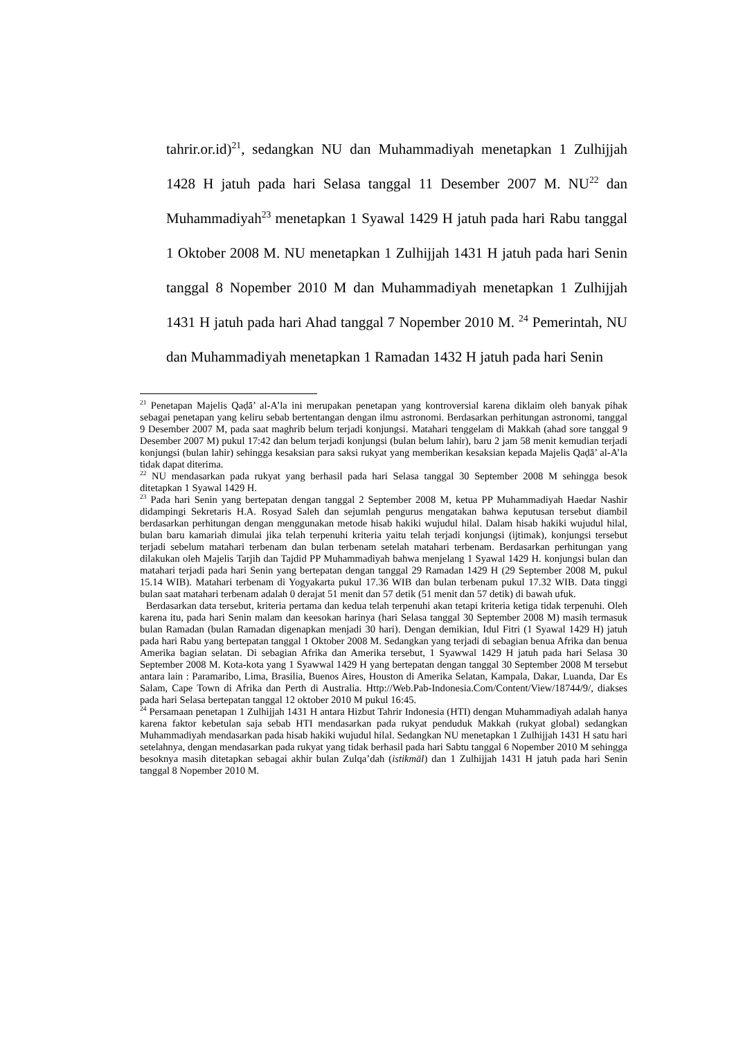tahrir.or.id)<sup>21</sup>, sedangkan NU dan Muhammadiyah menetapkan 1 Zulhijjah 1428 H jatuh pada hari Selasa tanggal 11 Desember 2007 M. NU<sup>22</sup> dan Muhammadiyah<sup>23</sup> menetapkan 1 Syawal 1429 H jatuh pada hari Rabu tanggal 1 Oktober 2008 M. NU menetapkan 1 Zulhijjah 1431 H jatuh pada hari Senin tanggal 8 Nopember 2010 M dan Muhammadiyah menetapkan 1 Zulhijjah 1431 H jatuh pada hari Ahad tanggal 7 Nopember 2010 M. <sup>24</sup> Pemerintah, NU dan Muhammadiyah menetapkan 1 Ramadan 1432 H jatuh pada hari Senin
<sup>21</sup> Penetapan Majelis Qaḍā’ al-A’la ini merupakan penetapan yang kontroversial karena diklaim oleh banyak pihak sebagai penetapan yang keliru sebab bertentangan dengan ilmu astronomi. Berdasarkan perhitungan astronomi, tanggal 9 Desember 2007 M, pada saat maghrib belum terjadi konjungsi. Matahari tenggelam di Makkah (ahad sore tanggal 9 Desember 2007 M) pukul 17:42 dan belum terjadi konjungsi (bulan belum lahir), baru 2 jam 58 menit kemudian terjadi konjungsi (bulan lahir) sehingga kesaksian para saksi rukyat yang memberikan kesaksian kepada Majelis Qaḍā’ al-A’la tidak dapat diterima.
<sup>22</sup> NU mendasarkan pada rukyat yang berhasil pada hari Selasa tanggal 30 September 2008 M sehingga besok ditetapkan 1 Syawal 1429 H.
<sup>23</sup> Pada hari Senin yang bertepatan dengan tanggal 2 September 2008 M, ketua PP Muhammadiyah Haedar Nashir didampingi Sekretaris H.A. Rosyad Saleh dan sejumlah pengurus mengatakan bahwa keputusan tersebut diambil berdasarkan perhitungan dengan menggunakan metode hisab hakiki wujudul hilal. Dalam hisab hakiki wujudul hilal, bulan baru kamariah dimulai jika telah terpenuhi kriteria yaitu telah terjadi konjungsi (ijtimak), konjungsi tersebut terjadi sebelum matahari terbenam dan bulan terbenam setelah matahari terbenam. Berdasarkan perhitungan yang dilakukan oleh Majelis Tarjih dan Tajdid PP Muhammadiyah bahwa menjelang 1 Syawal 1429 H. konjungsi bulan dan matahari terjadi pada hari Senin yang bertepatan dengan tanggal 29 Ramadan 1429 H (29 September 2008 M, pukul 15.14 WIB). Matahari terbenam di Yogyakarta pukul 17.36 WIB dan bulan terbenam pukul 17.32 WIB. Data tinggi bulan saat matahari terbenam adalah 0 derajat 51 menit dan 57 detik (51 menit dan 57 detik) di bawah ufuk.
Berdasarkan data tersebut, kriteria pertama dan kedua telah terpenuhi akan tetapi kriteria ketiga tidak terpenuhi. Oleh karena itu, pada hari Senin malam dan keesokan harinya (hari Selasa tanggal 30 September 2008 M) masih termasuk bulan Ramadan (bulan Ramadan digenapkan menjadi 30 hari). Dengan demikian, Idul Fitri (1 Syawal 1429 H) jatuh pada hari Rabu yang bertepatan tanggal 1 Oktober 2008 M. Sedangkan yang terjadi di sebagian benua Afrika dan benua Amerika bagian selatan. Di sebagian Afrika dan Amerika tersebut, 1 Syawwal 1429 H jatuh pada hari Selasa 30 September 2008 M. Kota-kota yang 1 Syawwal 1429 H yang bertepatan dengan tanggal 30 September 2008 M tersebut antara lain : Paramaribo, Lima, Brasilia, Buenos Aires, Houston di Amerika Selatan, Kampala, Dakar, Luanda, Dar Es Salam, Cape Town di Afrika dan Perth di Australia. Http://Web.Pab-Indonesia.Com/Content/View/18744/9/, diakses pada hari Selasa bertepatan tanggal 12 oktober 2010 M pukul 16:45.
<sup>24</sup> Persamaan penetapan 1 Zulhijjah 1431 H antara Hizbut Tahrir Indonesia (HTI) dengan Muhammadiyah adalah hanya karena faktor kebetulan saja sebab HTI mendasarkan pada rukyat penduduk Makkah (rukyat global) sedangkan Muhammadiyah mendasarkan pada hisab hakiki wujudul hilal. Sedangkan NU menetapkan 1 Zulhijjah 1431 H satu hari setelahnya, dengan mendasarkan pada rukyat yang tidak berhasil pada hari Sabtu tanggal 6 Nopember 2010 M sehingga besoknya masih ditetapkan sebagai akhir bulan Zulqa’dah (istikmāl) dan 1 Zulhijjah 1431 H jatuh pada hari Senin tanggal 8 Nopember 2010 M.